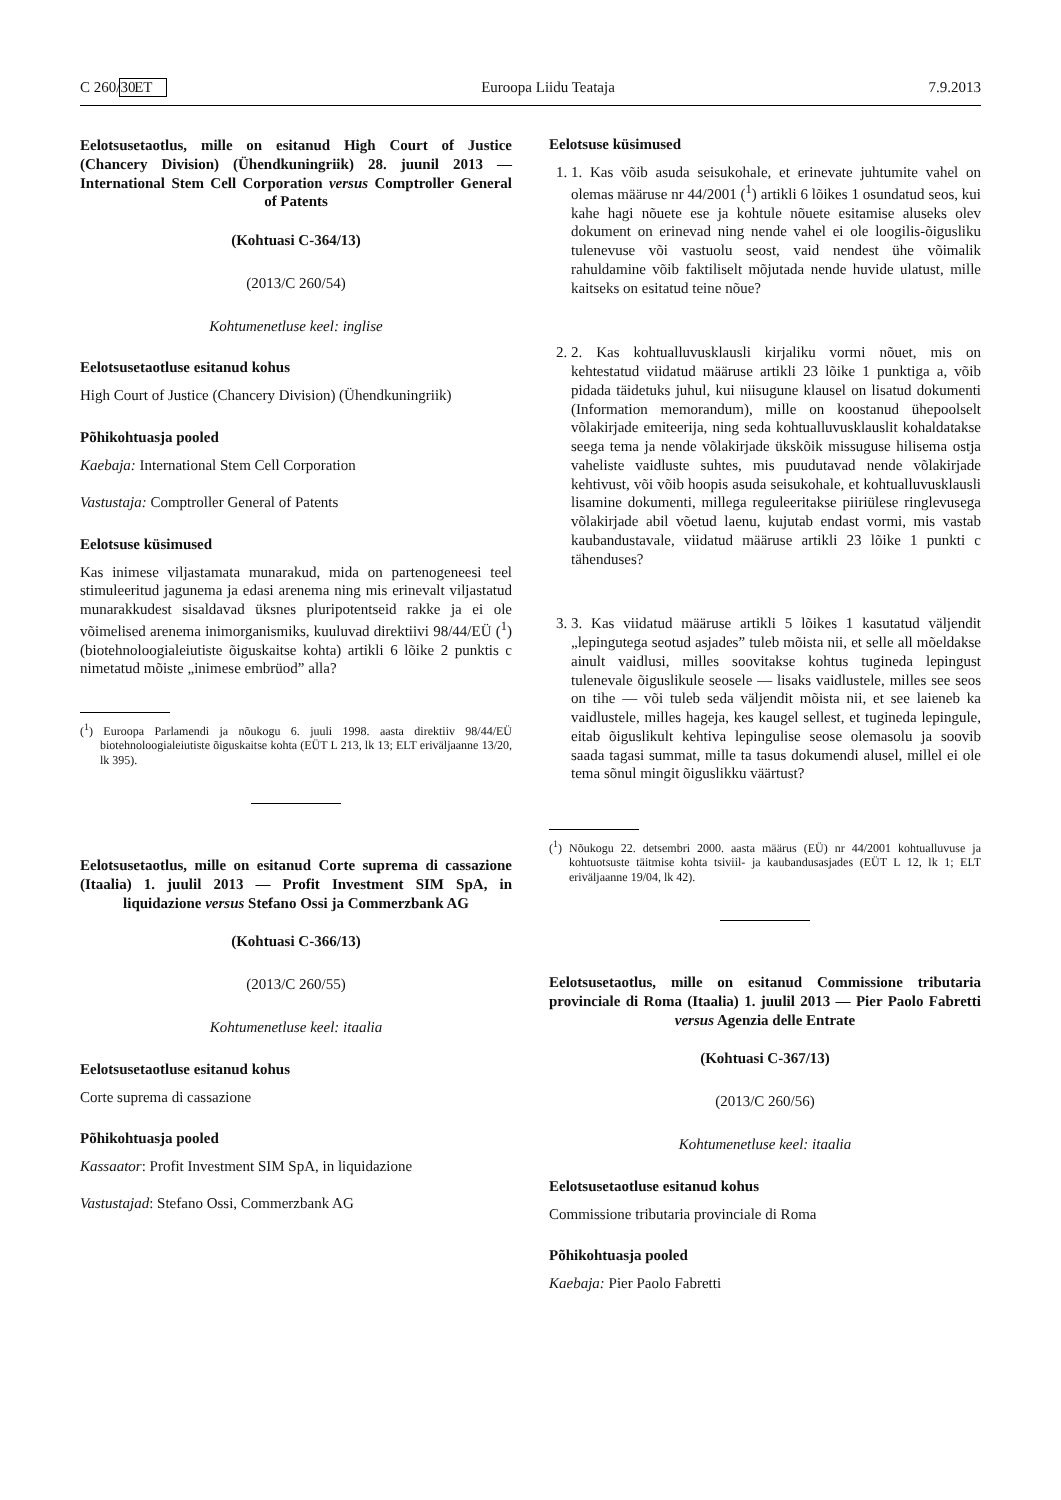C 260/30 ET Euroopa Liidu Teataja 7.9.2013
Eelotsusetaotlus, mille on esitanud High Court of Justice (Chancery Division) (Ühendkuningriik) 28. juunil 2013 — International Stem Cell Corporation versus Comptroller General of Patents
(Kohtuasi C-364/13)
(2013/C 260/54)
Kohtumenetluse keel: inglise
Eelotsusetaotluse esitanud kohus
High Court of Justice (Chancery Division) (Ühendkuningriik)
Põhikohtuasja pooled
Kaebaja: International Stem Cell Corporation
Vastustaja: Comptroller General of Patents
Eelotsuse küsimused
Kas inimese viljastamata munarakud, mida on partenogeneesi teel stimuleeritud jagunema ja edasi arenema ning mis erinevalt viljastatud munarakkudest sisaldavad üksnes pluripotentseid rakke ja ei ole võimelised arenema inimorganismiks, kuuluvad direktiivi 98/44/EÜ (<sup>1</sup>) (biotehnoloogialeiutiste õiguskaitse kohta) artikli 6 lõike 2 punktis c nimetatud mõiste „inimese embrüod” alla?
(<sup>1</sup>) Euroopa Parlamendi ja nõukogu 6. juuli 1998. aasta direktiiv 98/44/EÜ biotehnoloogialeiutiste õiguskaitse kohta (EÜT L 213, lk 13; ELT eriväljaanne 13/20, lk 395).
Eelotsusetaotlus, mille on esitanud Corte suprema di cassazione (Itaalia) 1. juulil 2013 — Profit Investment SIM SpA, in liquidazione versus Stefano Ossi ja Commerzbank AG
(Kohtuasi C-366/13)
(2013/C 260/55)
Kohtumenetluse keel: itaalia
Eelotsusetaotluse esitanud kohus
Corte suprema di cassazione
Põhikohtuasja pooled
Kassaator: Profit Investment SIM SpA, in liquidazione
Vastustajad: Stefano Ossi, Commerzbank AG
Eelotsuse küsimused
1. 1. Kas võib asuda seisukohale, et erinevate juhtumite vahel on olemas määruse nr 44/2001 (<sup>1</sup>) artikli 6 lõikes 1 osundatud seos, kui kahe hagi nõuete ese ja kohtule nõuete esitamise aluseks olev dokument on erinevad ning nende vahel ei ole loogilis-õigusliku tulenevuse või vastuolu seost, vaid nendest ühe võimalik rahuldamine võib faktiliselt mõjutada nende huvide ulatust, mille kaitseks on esitatud teine nõue?
2. 2. Kas kohtualluvusklausli kirjaliku vormi nõuet, mis on kehtestatud viidatud määruse artikli 23 lõike 1 punktiga a, võib pidada täidetuks juhul, kui niisugune klausel on lisatud dokumenti (Information memorandum), mille on koostanud ühepoolselt võlakirjade emiteerija, ning seda kohtualluvusklauslit kohaldatakse seega tema ja nende võlakirjade ükskõik missuguse hilisema ostja vaheliste vaidluste suhtes, mis puudutavad nende võlakirjade kehtivust, või võib hoopis asuda seisukohale, et kohtualluvusklausli lisamine dokumenti, millega reguleeritakse piiriülese ringlevusega võlakirjade abil võetud laenu, kujutab endast vormi, mis vastab kaubandustavale, viidatud määruse artikli 23 lõike 1 punkti c tähenduses?
3. 3. Kas viidatud määruse artikli 5 lõikes 1 kasutatud väljendit „lepingutega seotud asjades” tuleb mõista nii, et selle all mõeldakse ainult vaidlusi, milles soovitakse kohtus tugineda lepingust tulenevale õiguslikule seosele — lisaks vaidlustele, milles see seos on tihe — või tuleb seda väljendit mõista nii, et see laieneb ka vaidlustele, milles hageja, kes kaugel sellest, et tugineda lepingule, eitab õiguslikult kehtiva lepingulise seose olemasolu ja soovib saada tagasi summat, mille ta tasus dokumendi alusel, millel ei ole tema sõnul mingit õiguslikku väärtust?
(<sup>1</sup>) Nõukogu 22. detsembri 2000. aasta määrus (EÜ) nr 44/2001 kohtualluvuse ja kohtuotsuste täitmise kohta tsiviil- ja kaubandusasjades (EÜT L 12, lk 1; ELT eriväljaanne 19/04, lk 42).
Eelotsusetaotlus, mille on esitanud Commissione tributaria provinciale di Roma (Itaalia) 1. juulil 2013 — Pier Paolo Fabretti versus Agenzia delle Entrate
(Kohtuasi C-367/13)
(2013/C 260/56)
Kohtumenetluse keel: itaalia
Eelotsusetaotluse esitanud kohus
Commissione tributaria provinciale di Roma
Põhikohtuasja pooled
Kaebaja: Pier Paolo Fabretti